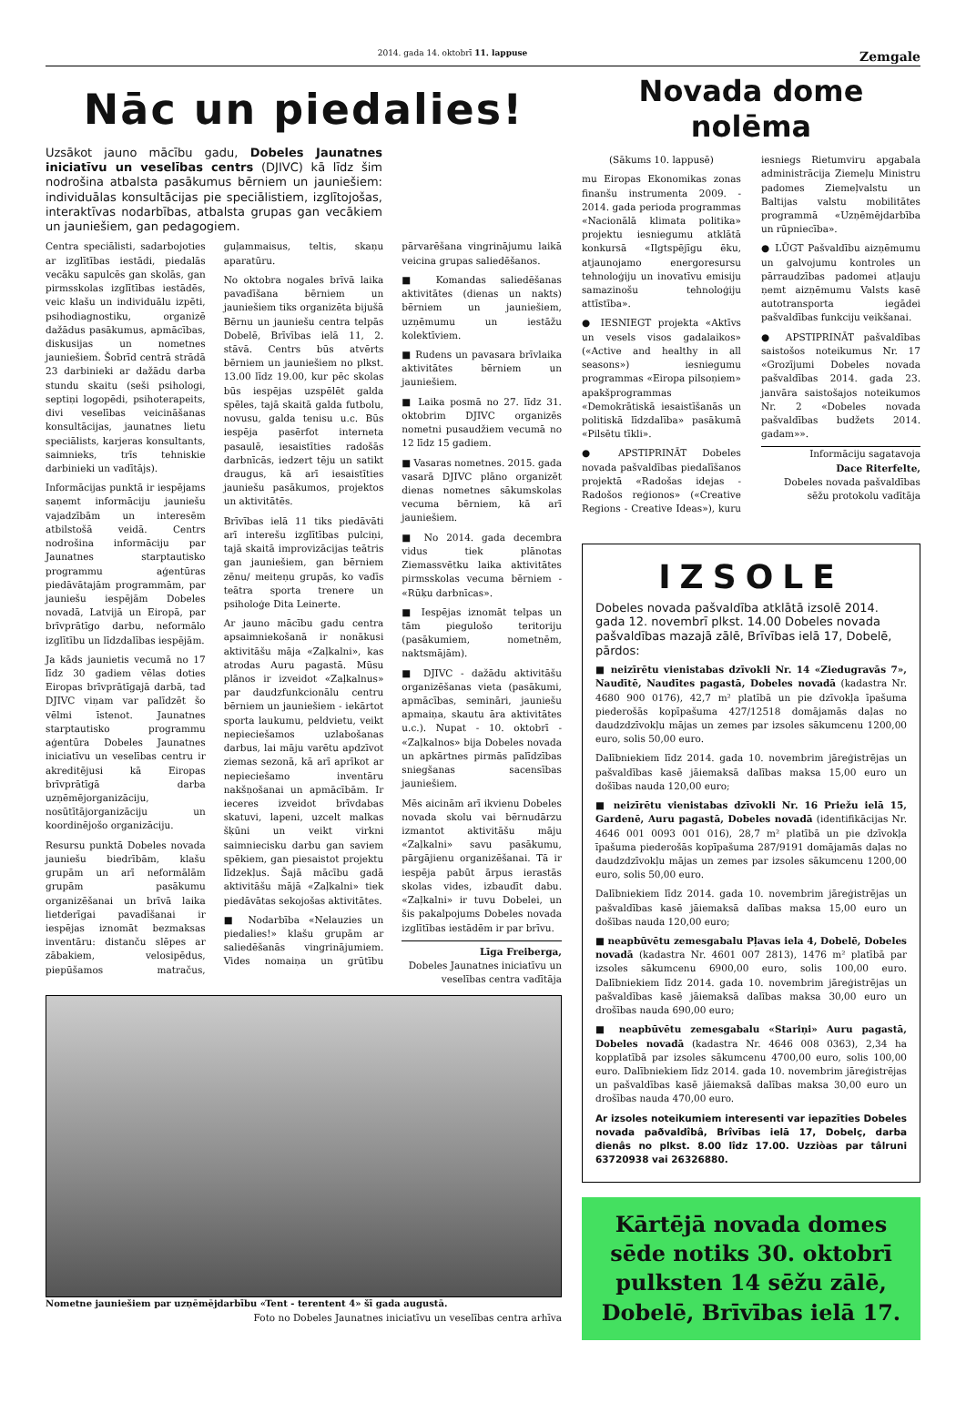2014. gada 14. oktobrī 11. lappuse Zemgale
Nāc un piedalies!
Uzsākot jauno mācību gadu, Dobeles Jaunatnes iniciatīvu un veselības centrs (DJIVC) kā līdz šim nodrošina atbalsta pasākumus bērniem un jauniešiem: individuālas konsultācijas pie speciālistiem, izglītojošas, interaktīvas nodarbības, atbalsta grupas gan vecākiem un jauniešiem, gan pedagogiem.
Centra speciālisti, sadarbojoties ar izglītības iestādi, piedalās vecāku sapulcēs gan skolās, gan pirmsskolas izglītības iestādēs, veic klašu un individuālu izpēti, psihodiagnostiku, organizē dažādus pasākumus, apmācības, diskusijas un nometnes jauniešiem. Šobrīd centrā strādā 23 darbinieki ar dažādu darba stundu skaitu (seši psihologi, septiņi logopēdi, psihoterapeits, divi veselības veicināšanas konsultācijas, jaunatnes lietu speciālists, karjeras konsultants, saimnieks, trīs tehniskie darbinieki un vadītājs).
Informācijas punktā ir iespējams saņemt informāciju jauniešu vajadzībām un interesēm atbilstošā veidā. Centrs nodrošina informāciju par Jaunatnes starptautisko programmu aģentūras piedāvātajām programmām, par jauniešu iespējām Dobeles novadā, Latvijā un Eiropā, par brīvprātīgo darbu, neformālo izglītību un līdzdalības iespējām.
Ja kāds jaunietis vecumā no 17 līdz 30 gadiem vēlas doties Eiropas brīvprātīgajā darbā, tad DJIVC viņam var palīdzēt šo vēlmi īstenot. Jaunatnes starptautisko programmu aģentūra Dobeles Jaunatnes iniciatīvu un veselības centru ir akreditējusi kā Eiropas brīvprātīgā darba uzņēmējorganizāciju, nosūtītājorganizāciju un koordinējošo organizāciju.
Resursu punktā Dobeles novada jauniešu biedrībām, klašu grupām un arī neformālām grupām pasākumu organizēšanai un brīvā laika lietderīgai pavadīšanai ir iespējas iznomāt bezmaksas inventāru: distanču slēpes ar zābakiem, velosipēdus, piepūšamos matračus, guļammaisus, teltis, skaņu aparatūru.
No oktobra nogales brīvā laika pavadīšana bērniem un jauniešiem tiks organizēta bijušā Bērnu un jauniešu centra telpās Dobelē, Brīvības ielā 11, 2. stāvā. Centrs būs atvērts bērniem un jauniešiem no plkst. 13.00 līdz 19.00, kur pēc skolas būs iespējas uzspēlēt galda spēles, tajā skaitā galda futbolu, novusu, galda tenisu u.c. Būs iespēja pasērfot interneta pasaulē, iesaistīties radošās darbnīcās, iedzert tēju un satikt draugus, kā arī iesaistīties jauniešu pasākumos, projektos un aktivitātēs.
Brīvības ielā 11 tiks piedāvāti arī interešu izglītības pulciņi, tajā skaitā improvizācijas teātris gan jauniešiem, gan bērniem zēnu/ meiteņu grupās, ko vadīs teātra sporta trenere un psiholoģe Dita Leinerte.
Ar jauno mācību gadu centra apsaimniekošanā ir nonākusi aktivitāšu māja «Zaļkalni», kas atrodas Auru pagastā. Mūsu plānos ir izveidot «Zaļkalnus» par daudzfunkcionālu centru bērniem un jauniešiem - iekārtot sporta laukumu, peldvietu, veikt nepieciešamos uzlabošanas darbus, lai māju varētu apdzīvot ziemas sezonā, kā arī aprīkot ar nepieciešamo inventāru nakšņošanai un apmācībām. Ir ieceres izveidot brīvdabas skatuvi, lapeni, uzcelt malkas šķūni un veikt virkni saimniecisku darbu gan saviem spēkiem, gan piesaistot projektu līdzekļus. Šajā mācību gadā aktivitāšu mājā «Zaļkalni» tiek piedāvātas sekojošas aktivitātes.
■ Nodarbība «Nelauzies un piedalies!» klašu grupām ar saliedēšanās vingrinājumiem. Vides nomaiņa un grūtību pārvarēšana vingrinājumu laikā veicina grupas saliedēšanos.
■ Komandas saliedēšanas aktivitātes (dienas un nakts) bērniem un jauniešiem, uzņēmumu un iestāžu kolektīviem.
■ Rudens un pavasara brīvlaika aktivitātes bērniem un jauniešiem.
■ Laika posmā no 27. līdz 31. oktobrim DJIVC organizēs nometni pusaudžiem vecumā no 12 līdz 15 gadiem.
■ Vasaras nometnes. 2015. gada vasarā DJIVC plāno organizēt dienas nometnes sākumskolas vecuma bērniem, kā arī jauniešiem.
■ No 2014. gada decembra vidus tiek plānotas Ziemassvētku laika aktivitātes pirmsskolas vecuma bērniem - «Rūķu darbnīcas».
■ Iespējas iznomāt telpas un tām piegulošo teritoriju (pasākumiem, nometnēm, naktsmājām).
■ DJIVC - dažādu aktivitāšu organizēšanas vieta (pasākumi, apmācības, semināri, jauniešu apmaiņa, skautu āra aktivitātes u.c.). Nupat - 10. oktobrī - «Zaļkalnos» bija Dobeles novada un apkārtnes pirmās palīdzības sniegšanas sacensības jauniešiem.
Mēs aicinām arī ikvienu Dobeles novada skolu vai bērnudārzu izmantot aktivitāšu māju «Zaļkalni» savu pasākumu, pārgājienu organizēšanai. Tā ir iespēja pabūt ārpus ierastās skolas vides, izbaudīt dabu. «Zaļkalni» ir tuvu Dobelei, un šis pakalpojums Dobeles novada izglītības iestādēm ir par brīvu.
Līga Freiberga,
Dobeles Jaunatnes iniciatīvu un veselības centra vadītāja
Nometne jauniešiem par uzņēmējdarbību «Tent - terentent 4» šī gada augustā.
Foto no Dobeles Jaunatnes iniciatīvu un veselības centra arhīva
Novada dome nolēma
(Sākums 10. lappusē)
mu Eiropas Ekonomikas zonas finanšu instrumenta 2009. - 2014. gada perioda programmas «Nacionālā klimata politika» projektu iesniegumu atklātā konkursā «Ilgtspējīgu ēku, atjaunojamo energoresursu tehnoloģiju un inovatīvu emisiju samazinošu tehnoloģiju attīstība».
● IESNIEGT projekta «Aktīvs un vesels visos gadalaikos» («Active and healthy in all seasons») iesniegumu programmas «Eiropa pilsoņiem» apakšprogrammas «Demokrātiskā iesaistīšanās un politiskā līdzdalība» pasākumā «Pilsētu tīkli».
● APSTIPRINĀT Dobeles novada pašvaldības piedalīšanos projektā «Radošas idejas - Radošos reģionos» («Creative Regions - Creative Ideas»), kuru iesniegs Rietumviru apgabala administrācija Ziemeļu Ministru padomes Ziemeļvalstu un Baltijas valstu mobilitātes programmā «Uzņēmējdarbība un rūpniecība».
● LŪGT Pašvaldību aizņēmumu un galvojumu kontroles un pārraudzības padomei atļauju ņemt aizņēmumu Valsts kasē autotransporta iegādei pašvaldības funkciju veikšanai.
● APSTIPRINĀT pašvaldības saistošos noteikumus Nr. 17 «Grozījumi Dobeles novada pašvaldības 2014. gada 23. janvāra saistošajos noteikumos Nr. 2 «Dobeles novada pašvaldības budžets 2014. gadam»».
Informāciju sagatavoja
Dace Riterfelte,
Dobeles novada pašvaldības sēžu protokolu vadītāja
IZSOLE
Dobeles novada pašvaldība atklātā izsolē 2014. gada 12. novembrī plkst. 14.00 Dobeles novada pašvaldības mazajā zālē, Brīvības ielā 17, Dobelē, pārdos:
■ neizīrētu vienistabas dzīvokli Nr. 14 «Ziedugravās 7», Naudītē, Naudītes pagastā, Dobeles novadā (kadastra Nr. 4680 900 0176), 42,7 m² platībā un pie dzīvokļa īpašuma piederošās kopīpašuma 427/12518 domājamās daļas no daudzdzīvokļu mājas un zemes par izsoles sākumcenu 1200,00 euro, solis 50,00 euro.
Dalībniekiem līdz 2014. gada 10. novembrim jāreģistrējas un pašvaldības kasē jāiemaksā dalības maksa 15,00 euro un došības nauda 120,00 euro;
■ neizīrētu vienistabas dzīvokli Nr. 16 Priežu ielā 15, Gardenē, Auru pagastā, Dobeles novadā (identifikācijas Nr. 4646 001 0093 001 016), 28,7 m² platībā un pie dzīvokļa īpašuma piederošās kopīpašuma 287/9191 domājamās daļas no daudzdzīvokļu mājas un zemes par izsoles sākumcenu 1200,00 euro, solis 50,00 euro.
Dalībniekiem līdz 2014. gada 10. novembrim jāreģistrējas un pašvaldības kasē jāiemaksā dalības maksa 15,00 euro un došības nauda 120,00 euro;
■ neapbūvētu zemesgabalu Pļavas iela 4, Dobelē, Dobeles novadā (kadastra Nr. 4601 007 2813), 1476 m² platībā par izsoles sākumcenu 6900,00 euro, solis 100,00 euro. Dalībniekiem līdz 2014. gada 10. novembrim jāreģistrējas un pašvaldības kasē jāiemaksā dalības maksa 30,00 euro un drošības nauda 690,00 euro;
■ neapbūvētu zemesgabalu «Stariņi» Auru pagastā, Dobeles novadā (kadastra Nr. 4646 008 0363), 2,34 ha kopplatībā par izsoles sākumcenu 4700,00 euro, solis 100,00 euro. Dalībniekiem līdz 2014. gada 10. novembrim jāreģistrējas un pašvaldības kasē jāiemaksā dalības maksa 30,00 euro un drošības nauda 470,00 euro.
Ar izsoles noteikumiem interesenti var iepazīties Dobeles novada paðvaldîbâ, Brîvības ielā 17, Dobelç, darba dienâs no plkst. 8.00 lîdz 17.00. Uzziòas par tâlruni 63720938 vai 26326880.
Kārtējā novada domes sēde notiks 30. oktobrī pulksten 14 sēžu zālē, Dobelē, Brīvības ielā 17.